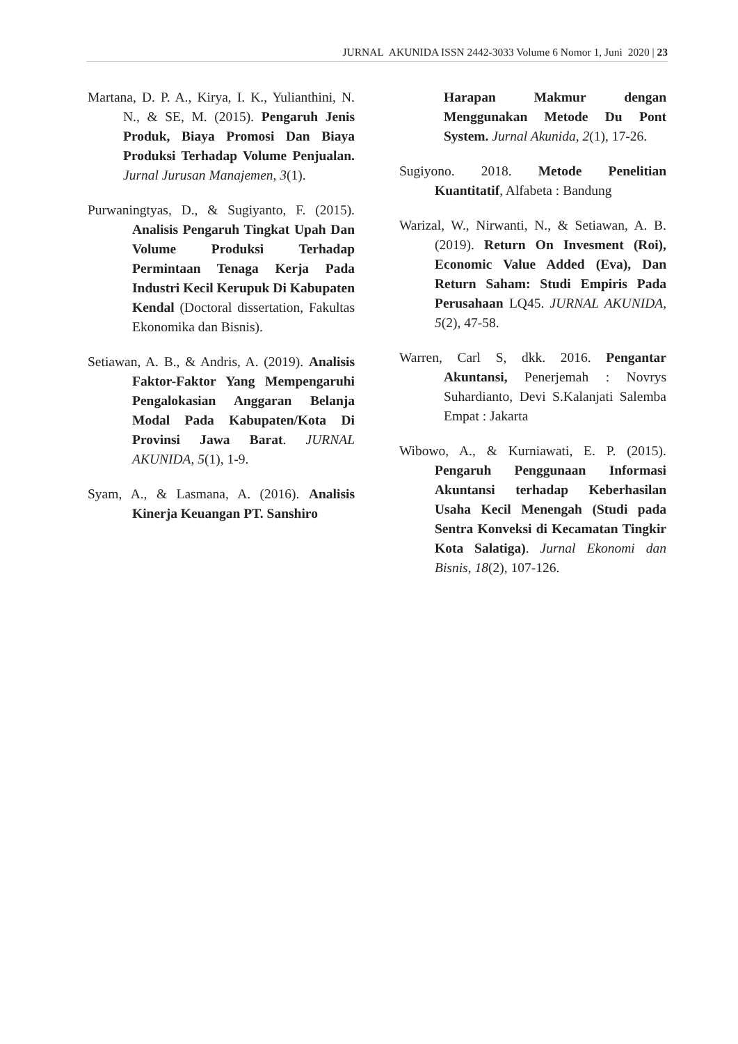JURNAL AKUNIDA ISSN 2442-3033 Volume 6 Nomor 1, Juni 2020 | 23
Martana, D. P. A., Kirya, I. K., Yulianthini, N. N., & SE, M. (2015). Pengaruh Jenis Produk, Biaya Promosi Dan Biaya Produksi Terhadap Volume Penjualan. Jurnal Jurusan Manajemen, 3(1).
Purwaningtyas, D., & Sugiyanto, F. (2015). Analisis Pengaruh Tingkat Upah Dan Volume Produksi Terhadap Permintaan Tenaga Kerja Pada Industri Kecil Kerupuk Di Kabupaten Kendal (Doctoral dissertation, Fakultas Ekonomika dan Bisnis).
Setiawan, A. B., & Andris, A. (2019). Analisis Faktor-Faktor Yang Mempengaruhi Pengalokasian Anggaran Belanja Modal Pada Kabupaten/Kota Di Provinsi Jawa Barat. JURNAL AKUNIDA, 5(1), 1-9.
Syam, A., & Lasmana, A. (2016). Analisis Kinerja Keuangan PT. Sanshiro
Harapan Makmur dengan Menggunakan Metode Du Pont System. Jurnal Akunida, 2(1), 17-26.
Sugiyono. 2018. Metode Penelitian Kuantitatif, Alfabeta : Bandung
Warizal, W., Nirwanti, N., & Setiawan, A. B. (2019). Return On Invesment (Roi), Economic Value Added (Eva), Dan Return Saham: Studi Empiris Pada Perusahaan LQ45. JURNAL AKUNIDA, 5(2), 47-58.
Warren, Carl S, dkk. 2016. Pengantar Akuntansi, Penerjemah : Novrys Suhardianto, Devi S.Kalanjati Salemba Empat : Jakarta
Wibowo, A., & Kurniawati, E. P. (2015). Pengaruh Penggunaan Informasi Akuntansi terhadap Keberhasilan Usaha Kecil Menengah (Studi pada Sentra Konveksi di Kecamatan Tingkir Kota Salatiga). Jurnal Ekonomi dan Bisnis, 18(2), 107-126.